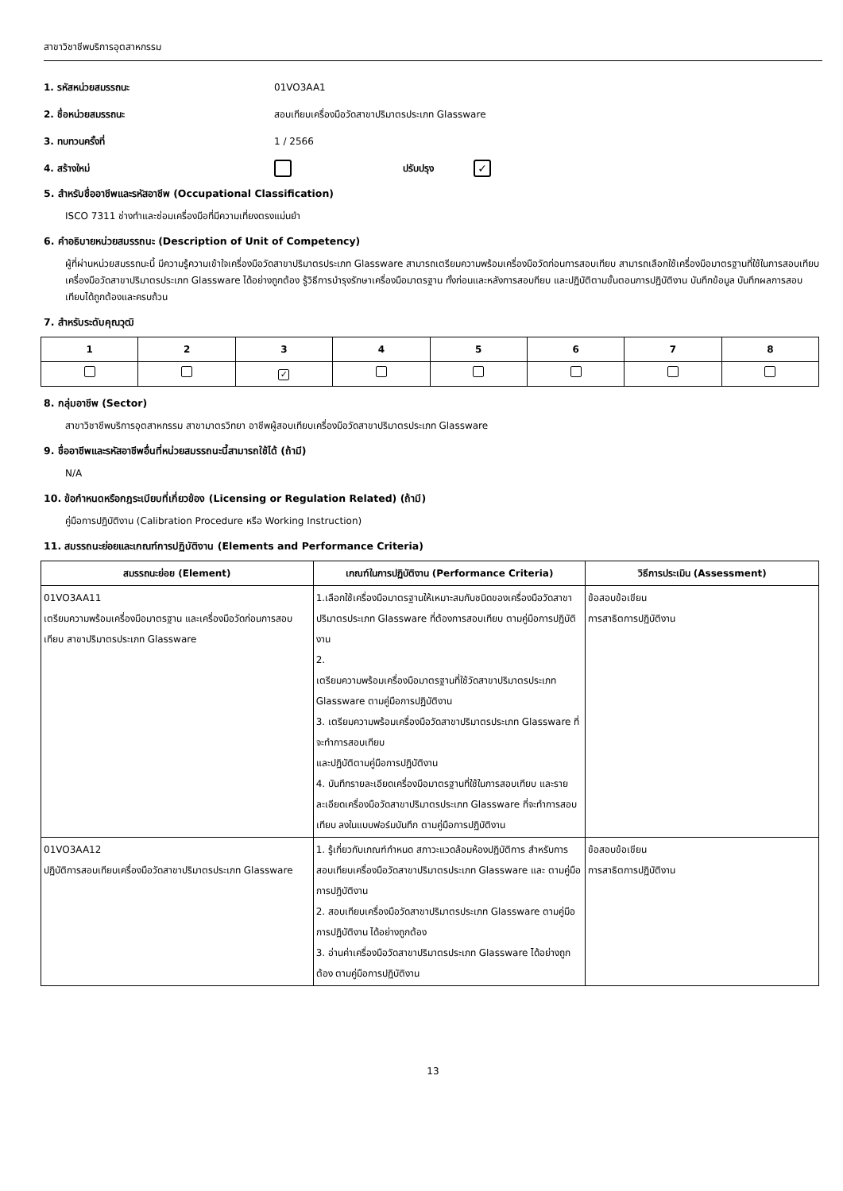สาขาวิชาชีพบริการอุตสาหกรรม
1. รหัสหน่วยสมรรถนะ 01VO3AA1
2. ชื่อหน่วยสมรรถนะ สอบเทียบเครื่องมือวัดสาขาปริมาตรประเภท Glassware
3. ทบทวนครั้งที่ 1 / 2566
4. สร้างใหม่ ปรับปรุง ✓
5. สำหรับชื่ออาชีพและรหัสอาชีพ (Occupational Classification)
ISCO 7311 ช่างทำและซ่อมเครื่องมือที่มีความเที่ยงตรงแม่นยำ
6. คำอธิบายหน่วยสมรรถนะ (Description of Unit of Competency)
ผู้ที่ผ่านหน่วยสมรรถนะนี้ มีความรู้ความเข้าใจเครื่องมือวัดสาขาปริมาตรประเภท Glassware สามารถเตรียมความพร้อมเครื่องมือวัดก่อนการสอบเทียบ สามารถเลือกใช้เครื่องมือมาตรฐานที่ใช้ในการสอบเทียบเครื่องมือวัดสาขาปริมาตรประเภท Glassware ได้อย่างถูกต้อง รู้วิธีการบำรุงรักษาเครื่องมือมาตรฐาน ทั้งก่อนและหลังการสอบทียบ และปฏิบัติตามขั้นตอนการปฏิบัติงาน บันทึกข้อมูล บันทึกผลการสอบเทียบได้ถูกต้องและครบถ้วน
7. สำหรับระดับคุณวุฒิ
| 1 | 2 | 3 | 4 | 5 | 6 | 7 | 8 |
| --- | --- | --- | --- | --- | --- | --- | --- |
| | | ✓ | | | | | |
8. กลุ่มอาชีพ (Sector)
สาขาวิชาชีพบริการอุตสาหกรรม สาขามาตรวิทยา อาชีพผู้สอบเทียบเครื่องมือวัดสาขาปริมาตรประเภท Glassware
9. ชื่ออาชีพและรหัสอาชีพอื่นที่หน่วยสมรรถนะนี้สามารถใช้ได้ (ถ้ามี)
N/A
10. ข้อกำหนดหรือกฎระเบียบที่เกี่ยวข้อง (Licensing or Regulation Related) (ถ้ามี)
คู่มือการปฏิบัติงาน (Calibration Procedure หรือ Working Instruction)
11. สมรรถนะย่อยและเกณฑ์การปฏิบัติงาน (Elements and Performance Criteria)
| สมรรถนะย่อย (Element) | เกณฑ์ในการปฏิบัติงาน (Performance Criteria) | วิธีการประเมิน (Assessment) |
| --- | --- | --- |
| 01VO3AA11 เตรียมความพร้อมเครื่องมือมาตรฐาน และเครื่องมือวัดก่อนการสอบเทียบ สาขาปริมาตรประเภท Glassware | 1.เลือกใช้เครื่องมือมาตรฐานให้เหมาะสมกับชนิดของเครื่องมือวัดสาขาปริมาตรประเภท Glassware ที่ต้องการสอบเทียบ ตามคู่มือการปฏิบัติงาน 2. เตรียมความพร้อมเครื่องมือมาตรฐานที่ใช้วัดสาขาปริมาตรประเภท Glassware ตามคู่มือการปฏิบัติงาน 3. เตรียมความพร้อมเครื่องมือวัดสาขาปริมาตรประเภท Glassware ที่จะทำการสอบเทียบ และปฏิบัติตามคู่มือการปฏิบัติงาน 4. บันทึกรายละเอียดเครื่องมือมาตรฐานที่ใช้ในการสอบเทียบ และรายละเอียดเครื่องมือวัดสาขาปริมาตรประเภท Glassware ที่จะทำการสอบเทียบ ลงในแบบฟอร์มบันทึก ตามคู่มือการปฏิบัติงาน | ข้อสอบข้อเขียน การสาธิตการปฏิบัติงาน |
| 01VO3AA12 ปฏิบัติการสอบเทียบเครื่องมือวัดสาขาปริมาตรประเภท Glassware | 1. รู้เกี่ยวกับเกณฑ์กำหนด สภาวะแวดล้อมห้องปฏิบัติการ สำหรับการสอบเทียบเครื่องมือวัดสาขาปริมาตรประเภท Glassware และ ตามคู่มือการปฏิบัติงาน 2. สอบเทียบเครื่องมือวัดสาขาปริมาตรประเภท Glassware ตามคู่มือการปฏิบัติงาน ได้อย่างถูกต้อง 3. อ่านค่าเครื่องมือวัดสาขาปริมาตรประเภท Glassware ได้อย่างถูกต้อง ตามคู่มือการปฏิบัติงาน | ข้อสอบข้อเขียน การสาธิตการปฏิบัติงาน |
13